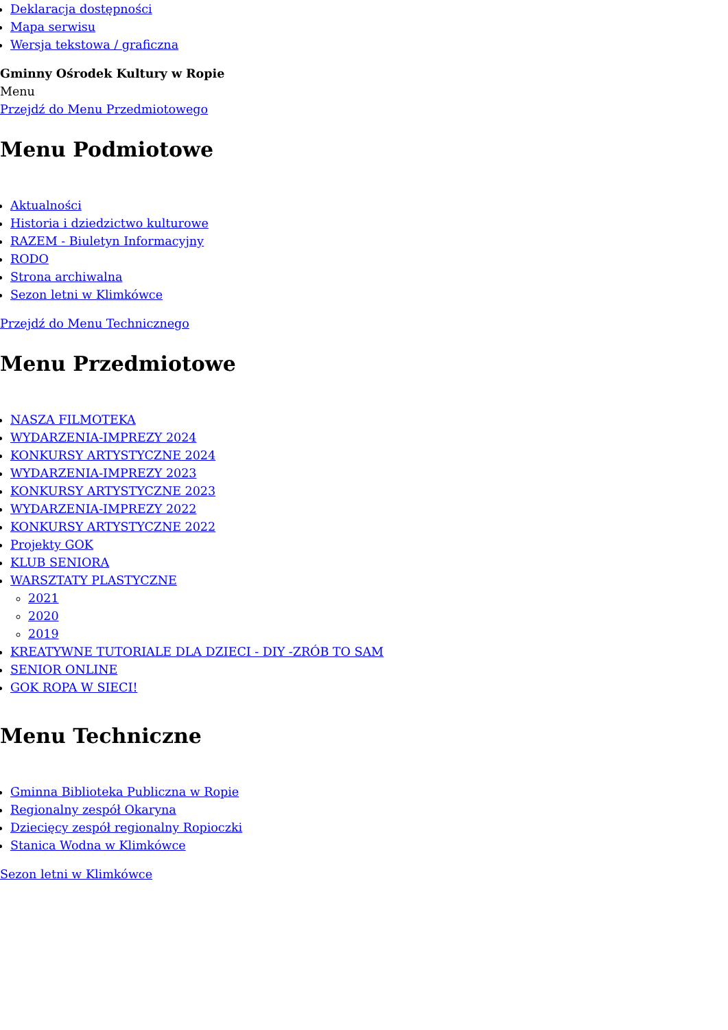Deklaracja dostępności
Mapa serwisu
Wersja tekstowa / graficzna
Gminny Ośrodek Kultury w Ropie
Menu
Przejdź do Menu Przedmiotowego
Menu Podmiotowe
Aktualności
Historia i dziedzictwo kulturowe
RAZEM - Biuletyn Informacyjny
RODO
Strona archiwalna
Sezon letni w Klimkówce
Przejdź do Menu Technicznego
Menu Przedmiotowe
NASZA FILMOTEKA
WYDARZENIA-IMPREZY 2024
KONKURSY ARTYSTYCZNE 2024
WYDARZENIA-IMPREZY 2023
KONKURSY ARTYSTYCZNE 2023
WYDARZENIA-IMPREZY 2022
KONKURSY ARTYSTYCZNE 2022
Projekty GOK
KLUB SENIORA
WARSZTATY PLASTYCZNE
2021
2020
2019
KREATYWNE TUTORIALE DLA DZIECI - DIY -ZRÓB TO SAM
SENIOR ONLINE
GOK ROPA W SIECI!
Menu Techniczne
Gminna Biblioteka Publiczna w Ropie
Regionalny zespół Okaryna
Dziecięcy zespół regionalny Ropioczki
Stanica Wodna w Klimkówce
Sezon letni w Klimkówce